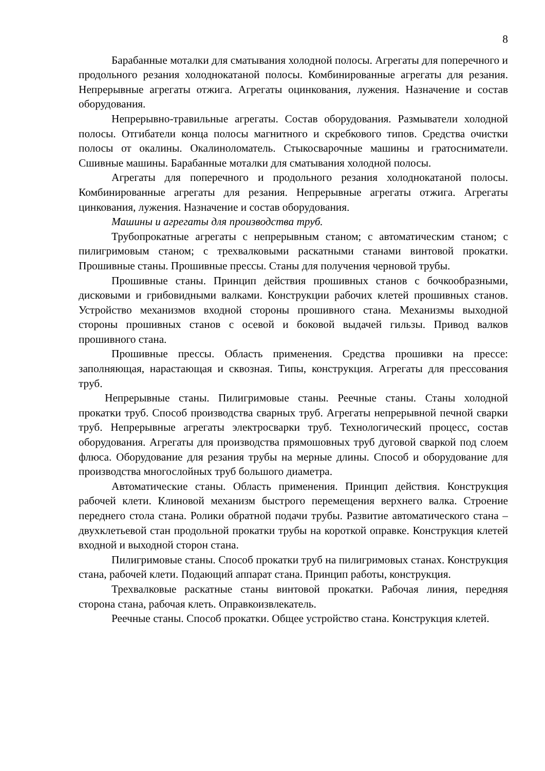8
Барабанные моталки для сматывания холодной полосы. Агрегаты для поперечного и продольного резания холоднокатаной полосы. Комбинированные агрегаты для резания. Непрерывные агрегаты отжига. Агрегаты оцинкования, лужения. Назначение и состав оборудования.
Непрерывно-травильные агрегаты. Состав оборудования. Размыватели холодной полосы. Отгибатели конца полосы магнитного и скребкового типов. Средства очистки полосы от окалины. Окалиноломатель. Стыкосварочные машины и гратосниматели. Сшивные машины. Барабанные моталки для сматывания холодной полосы.
Агрегаты для поперечного и продольного резания холоднокатаной полосы. Комбинированные агрегаты для резания. Непрерывные агрегаты отжига. Агрегаты цинкования, лужения. Назначение и состав оборудования.
Машины и агрегаты для производства труб.
Трубопрокатные агрегаты с непрерывным станом; с автоматическим станом; с пилигримовым станом; с трехвалковыми раскатными станами винтовой прокатки. Прошивные станы. Прошивные прессы. Станы для получения черновой трубы.
Прошивные станы. Принцип действия прошивных станов с бочкообразными, дисковыми и грибовидными валками. Конструкции рабочих клетей прошивных станов. Устройство механизмов входной стороны прошивного стана. Механизмы выходной стороны прошивных станов с осевой и боковой выдачей гильзы. Привод валков прошивного стана.
Прошивные прессы. Область применения. Средства прошивки на прессе: заполняющая, нарастающая и сквозная. Типы, конструкция. Агрегаты для прессования труб.
Непрерывные станы. Пилигримовые станы. Реечные станы. Станы холодной прокатки труб. Способ производства сварных труб. Агрегаты непрерывной печной сварки труб. Непрерывные агрегаты электросварки труб. Технологический процесс, состав оборудования. Агрегаты для производства прямошовных труб дуговой сваркой под слоем флюса. Оборудование для резания трубы на мерные длины. Способ и оборудование для производства многослойных труб большого диаметра.
Автоматические станы. Область применения. Принцип действия. Конструкция рабочей клети. Клиновой механизм быстрого перемещения верхнего валка. Строение переднего стола стана. Ролики обратной подачи трубы. Развитие автоматического стана – двухклетьевой стан продольной прокатки трубы на короткой оправке. Конструкция клетей входной и выходной сторон стана.
Пилигримовые станы. Способ прокатки труб на пилигримовых станах. Конструкция стана, рабочей клети. Подающий аппарат стана. Принцип работы, конструкция.
Трехвалковые раскатные станы винтовой прокатки. Рабочая линия, передняя сторона стана, рабочая клеть. Оправкоизвлекатель.
Реечные станы. Способ прокатки. Общее устройство стана. Конструкция клетей.